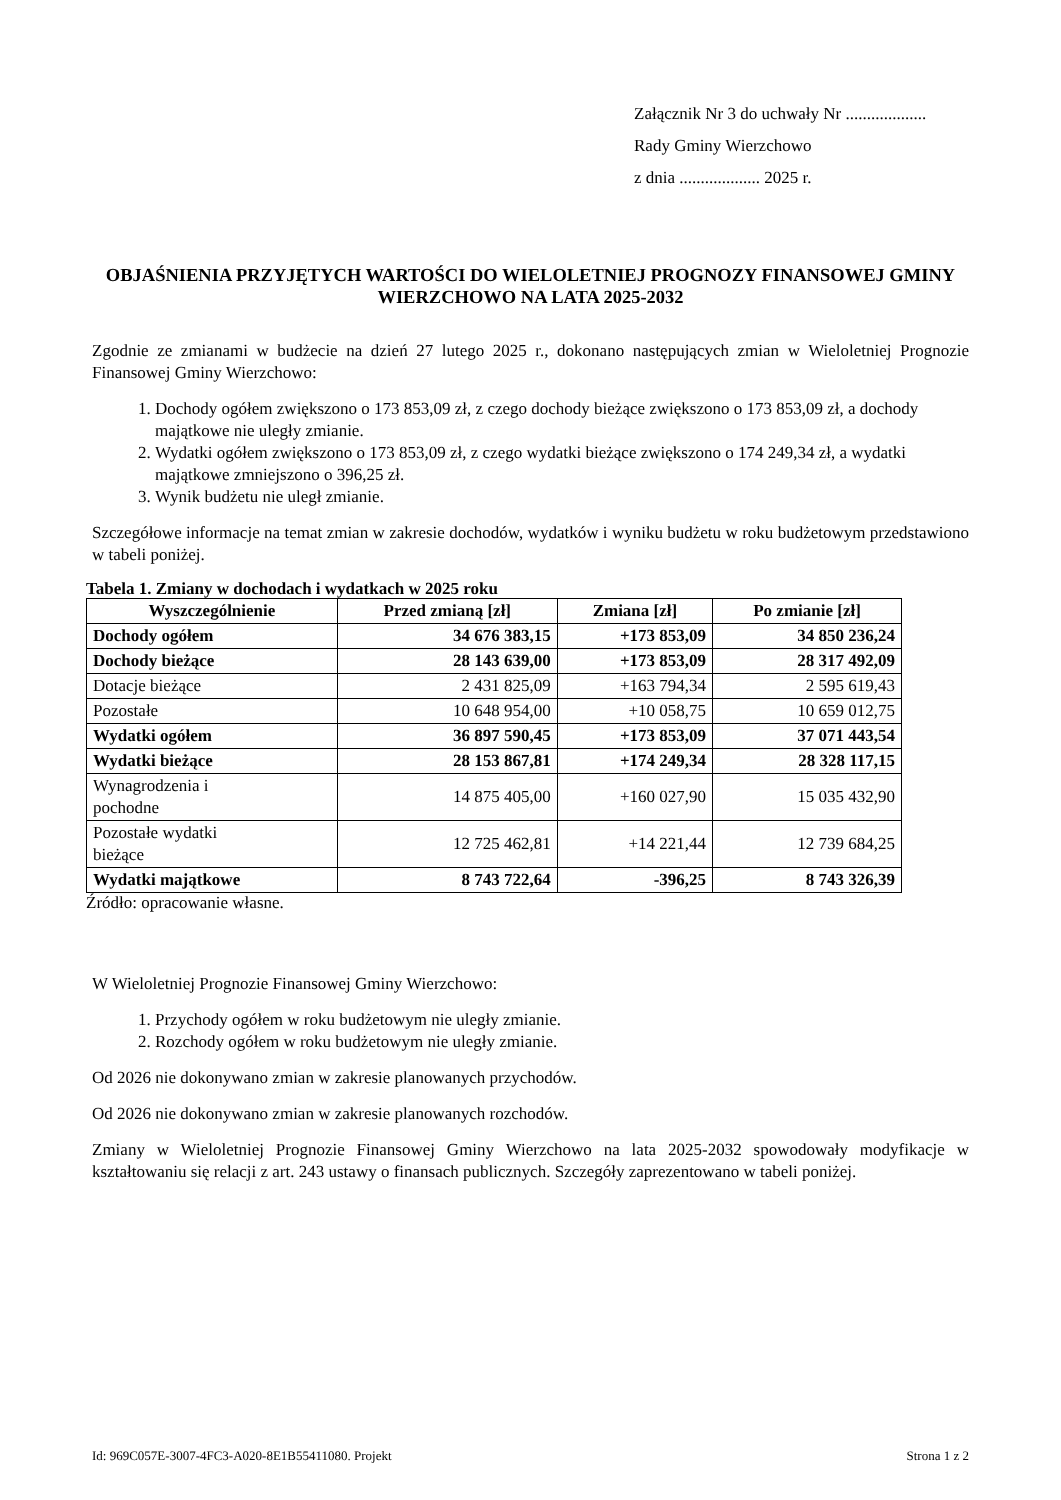Załącznik Nr 3 do uchwały Nr ...................
Rady Gminy Wierzchowo
z dnia ................... 2025 r.
OBJAŚNIENIA PRZYJĘTYCH WARTOŚCI DO WIELOLETNIEJ PROGNOZY FINANSOWEJ GMINY WIERZCHOWO NA LATA 2025-2032
Zgodnie ze zmianami w budżecie na dzień 27 lutego 2025 r., dokonano następujących zmian w Wieloletniej Prognozie Finansowej Gminy Wierzchowo:
1. Dochody ogółem zwiększono o 173 853,09 zł, z czego dochody bieżące zwiększono o 173 853,09 zł, a dochody majątkowe nie uległy zmianie.
2. Wydatki ogółem zwiększono o 173 853,09 zł, z czego wydatki bieżące zwiększono o 174 249,34 zł, a wydatki majątkowe zmniejszono o 396,25 zł.
3. Wynik budżetu nie uległ zmianie.
Szczegółowe informacje na temat zmian w zakresie dochodów, wydatków i wyniku budżetu w roku budżetowym przedstawiono w tabeli poniżej.
Tabela 1. Zmiany w dochodach i wydatkach w 2025 roku
| Wyszczególnienie | Przed zmianą [zł] | Zmiana [zł] | Po zmianie [zł] |
| --- | --- | --- | --- |
| Dochody ogółem | 34 676 383,15 | +173 853,09 | 34 850 236,24 |
| Dochody bieżące | 28 143 639,00 | +173 853,09 | 28 317 492,09 |
| Dotacje bieżące | 2 431 825,09 | +163 794,34 | 2 595 619,43 |
| Pozostałe | 10 648 954,00 | +10 058,75 | 10 659 012,75 |
| Wydatki ogółem | 36 897 590,45 | +173 853,09 | 37 071 443,54 |
| Wydatki bieżące | 28 153 867,81 | +174 249,34 | 28 328 117,15 |
| Wynagrodzenia i pochodne | 14 875 405,00 | +160 027,90 | 15 035 432,90 |
| Pozostałe wydatki bieżące | 12 725 462,81 | +14 221,44 | 12 739 684,25 |
| Wydatki majątkowe | 8 743 722,64 | -396,25 | 8 743 326,39 |
Źródło: opracowanie własne.
W Wieloletniej Prognozie Finansowej Gminy Wierzchowo:
1. Przychody ogółem w roku budżetowym nie uległy zmianie.
2. Rozchody ogółem w roku budżetowym nie uległy zmianie.
Od 2026 nie dokonywano zmian w zakresie planowanych przychodów.
Od 2026 nie dokonywano zmian w zakresie planowanych rozchodów.
Zmiany w Wieloletniej Prognozie Finansowej Gminy Wierzchowo na lata 2025-2032 spowodowały modyfikacje w kształtowaniu się relacji z art. 243 ustawy o finansach publicznych. Szczegóły zaprezentowano w tabeli poniżej.
Id: 969C057E-3007-4FC3-A020-8E1B55411080. Projekt Strona 1 z 2